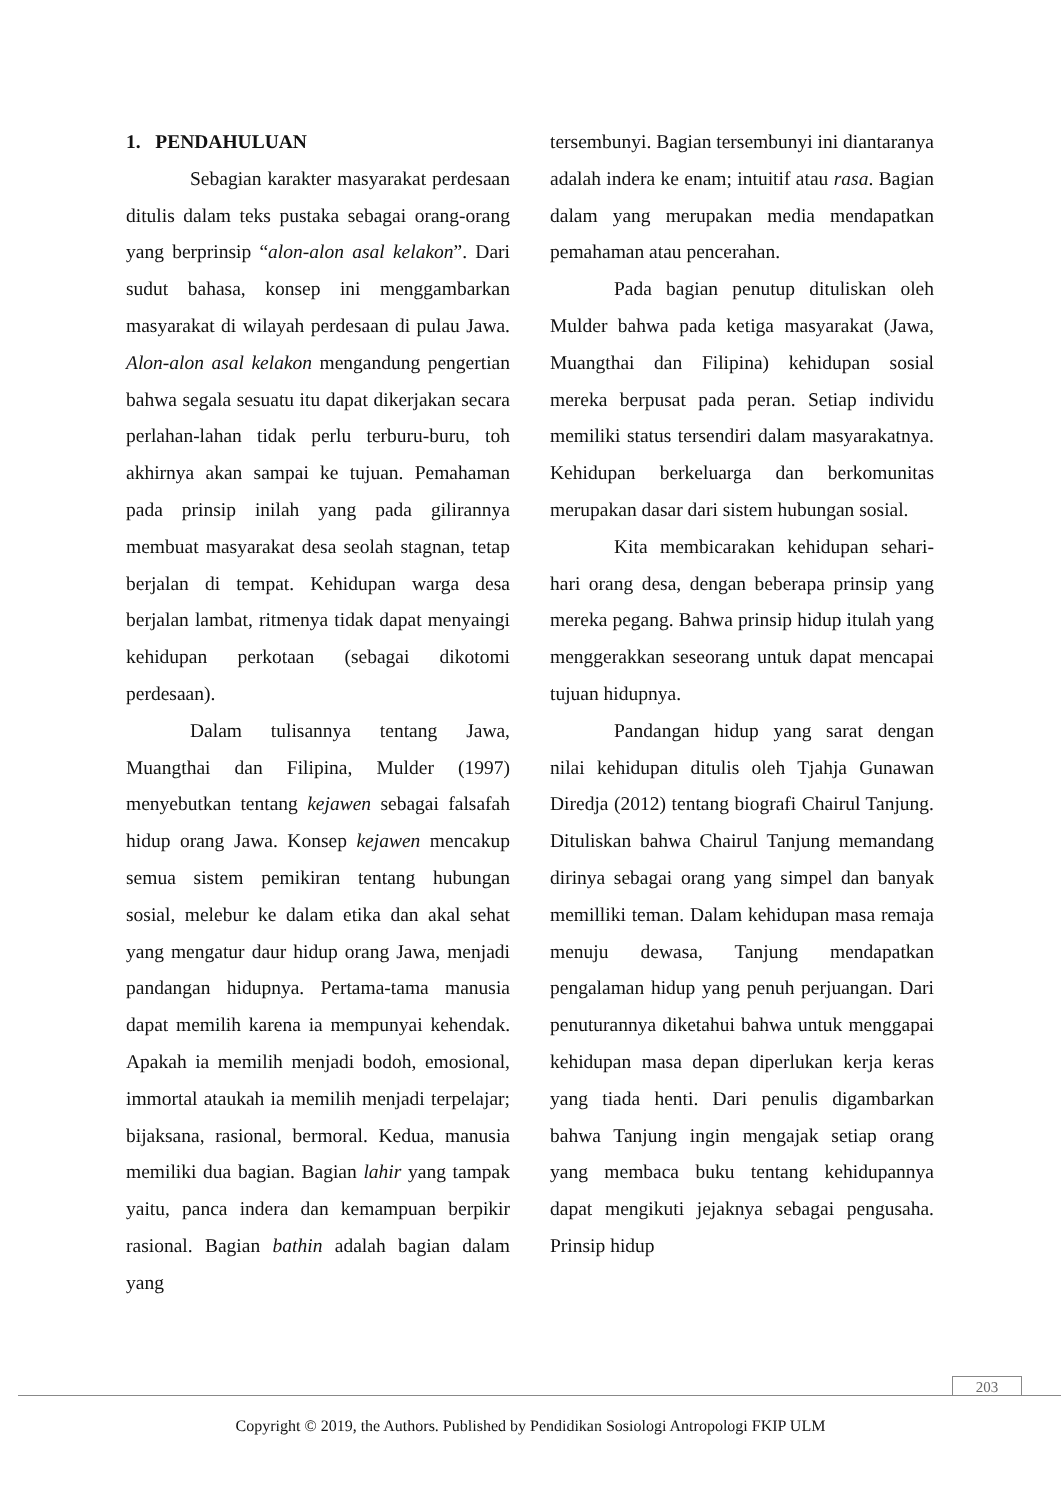1. PENDAHULUAN
Sebagian karakter masyarakat perdesaan ditulis dalam teks pustaka sebagai orang-orang yang berprinsip “alon-alon asal kelakon”. Dari sudut bahasa, konsep ini menggambarkan masyarakat di wilayah perdesaan di pulau Jawa. Alon-alon asal kelakon mengandung pengertian bahwa segala sesuatu itu dapat dikerjakan secara perlahan-lahan tidak perlu terburu-buru, toh akhirnya akan sampai ke tujuan. Pemahaman pada prinsip inilah yang pada gilirannya membuat masyarakat desa seolah stagnan, tetap berjalan di tempat. Kehidupan warga desa berjalan lambat, ritmenya tidak dapat menyaingi kehidupan perkotaan (sebagai dikotomi perdesaan).
Dalam tulisannya tentang Jawa, Muangthai dan Filipina, Mulder (1997) menyebutkan tentang kejawen sebagai falsafah hidup orang Jawa. Konsep kejawen mencakup semua sistem pemikiran tentang hubungan sosial, melebur ke dalam etika dan akal sehat yang mengatur daur hidup orang Jawa, menjadi pandangan hidupnya. Pertama-tama manusia dapat memilih karena ia mempunyai kehendak. Apakah ia memilih menjadi bodoh, emosional, immortal ataukah ia memilih menjadi terpelajar; bijaksana, rasional, bermoral. Kedua, manusia memiliki dua bagian. Bagian lahir yang tampak yaitu, panca indera dan kemampuan berpikir rasional. Bagian bathin adalah bagian dalam yang
tersembunyi. Bagian tersembunyi ini diantaranya adalah indera ke enam; intuitif atau rasa. Bagian dalam yang merupakan media mendapatkan pemahaman atau pencerahan.
Pada bagian penutup dituliskan oleh Mulder bahwa pada ketiga masyarakat (Jawa, Muangthai dan Filipina) kehidupan sosial mereka berpusat pada peran. Setiap individu memiliki status tersendiri dalam masyarakatnya. Kehidupan berkeluarga dan berkomunitas merupakan dasar dari sistem hubungan sosial.
Kita membicarakan kehidupan sehari-hari orang desa, dengan beberapa prinsip yang mereka pegang. Bahwa prinsip hidup itulah yang menggerakkan seseorang untuk dapat mencapai tujuan hidupnya.
Pandangan hidup yang sarat dengan nilai kehidupan ditulis oleh Tjahja Gunawan Diredja (2012) tentang biografi Chairul Tanjung. Dituliskan bahwa Chairul Tanjung memandang dirinya sebagai orang yang simpel dan banyak memilliki teman. Dalam kehidupan masa remaja menuju dewasa, Tanjung mendapatkan pengalaman hidup yang penuh perjuangan. Dari penuturannya diketahui bahwa untuk menggapai kehidupan masa depan diperlukan kerja keras yang tiada henti. Dari penulis digambarkan bahwa Tanjung ingin mengajak setiap orang yang membaca buku tentang kehidupannya dapat mengikuti jejaknya sebagai pengusaha. Prinsip hidup
203
Copyright © 2019, the Authors. Published by Pendidikan Sosiologi Antropologi FKIP ULM